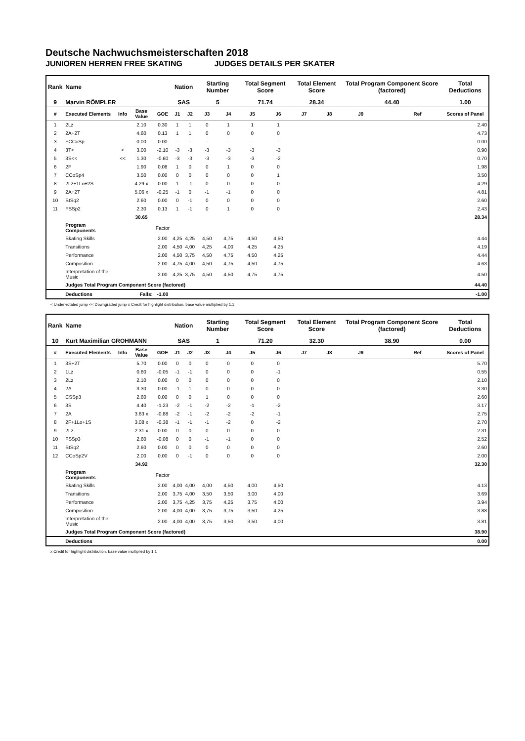Deutsche Nachwuchsmeisterschaften 2018
JUNIOREN HERREN FREE SKATING JUDGES DETAILS PER SKATER
| Rank | Name | | | | Nation | | Starting Number | | Total Segment Score | | Total Element Score | | Total Program Component Score (factored) | | | Total Deductions |
| --- | --- | --- | --- | --- | --- | --- | --- | --- | --- | --- | --- | --- | --- | --- | --- | --- |
| 9 | Marvin RÖMPLER | | | | SAS | | 5 | | 71.74 | | 28.34 | | 44.40 | | | 1.00 |
| # | Executed Elements | Info | Base Value | GOE | J1 | J2 | J3 | J4 | J5 | J6 | J7 | J8 | J9 | | Ref | Scores of Panel |
| 1 | 2Lz | | 2.10 | 0.30 | 1 | 1 | 0 | 1 | 1 | 1 | | | | | | 2.40 |
| 2 | 2A+2T | | 4.60 | 0.13 | 1 | 1 | 0 | 0 | 0 | 0 | | | | | | 4.73 |
| 3 | FCCoSp | | 0.00 | 0.00 | - | - | - | - | - | - | | | | | | 0.00 |
| 4 | 3T< | < | 3.00 | -2.10 | -3 | -3 | -3 | -3 | -3 | -3 | | | | | | 0.90 |
| 5 | 3S<< | << | 1.30 | -0.60 | -3 | -3 | -3 | -3 | -3 | -2 | | | | | | 0.70 |
| 6 | 2F | | 1.90 | 0.08 | 1 | 0 | 0 | 1 | 0 | 0 | | | | | | 1.98 |
| 7 | CCoSp4 | | 3.50 | 0.00 | 0 | 0 | 0 | 0 | 0 | 1 | | | | | | 3.50 |
| 8 | 2Lz+1Lo+2S | | 4.29 x | 0.00 | 1 | -1 | 0 | 0 | 0 | 0 | | | | | | 4.29 |
| 9 | 2A+2T | | 5.06 x | -0.25 | -1 | 0 | -1 | -1 | 0 | 0 | | | | | | 4.81 |
| 10 | StSq2 | | 2.60 | 0.00 | 0 | -1 | 0 | 0 | 0 | 0 | | | | | | 2.60 |
| 11 | FSSp2 | | 2.30 | 0.13 | 1 | -1 | 0 | 1 | 0 | 0 | | | | | | 2.43 |
| | | | 30.65 | | | | | | | | | | | | | 28.34 |
| | Program Components | | | Factor | | | | | | | | | | | | |
| | Skating Skills | | | 2.00 | 4,25 | 4,25 | 4,50 | 4,75 | 4,50 | 4,50 | | | | | | 4.44 |
| | Transitions | | | 2.00 | 4,50 | 4,00 | 4,25 | 4,00 | 4,25 | 4,25 | | | | | | 4.19 |
| | Performance | | | 2.00 | 4,50 | 3,75 | 4,50 | 4,75 | 4,50 | 4,25 | | | | | | 4.44 |
| | Composition | | | 2.00 | 4,75 | 4,00 | 4,50 | 4,75 | 4,50 | 4,75 | | | | | | 4.63 |
| | Interpretation of the Music | | | 2.00 | 4,25 | 3,75 | 4,50 | 4,50 | 4,75 | 4,75 | | | | | | 4.50 |
| | Judges Total Program Component Score (factored) | | | | | | | | | | | | | | | 44.40 |
| | Deductions | Falls: | | -1.00 | | | | | | | | | | | | -1.00 |
< Under-rotated jump << Downgraded jump x Credit for highlight distribution, base value multiplied by 1.1
| Rank | Name | | | | Nation | | Starting Number | | Total Segment Score | | Total Element Score | | Total Program Component Score (factored) | | | Total Deductions |
| --- | --- | --- | --- | --- | --- | --- | --- | --- | --- | --- | --- | --- | --- | --- | --- | --- |
| 10 | Kurt Maximilian GROHMANN | | | | SAS | | 1 | | 71.20 | | 32.30 | | 38.90 | | | 0.00 |
| # | Executed Elements | Info | Base Value | GOE | J1 | J2 | J3 | J4 | J5 | J6 | J7 | J8 | J9 | | Ref | Scores of Panel |
| 1 | 3S+2T | | 5.70 | 0.00 | 0 | 0 | 0 | 0 | 0 | 0 | | | | | | 5.70 |
| 2 | 1Lz | | 0.60 | -0.05 | -1 | -1 | 0 | 0 | 0 | -1 | | | | | | 0.55 |
| 3 | 2Lz | | 2.10 | 0.00 | 0 | 0 | 0 | 0 | 0 | 0 | | | | | | 2.10 |
| 4 | 2A | | 3.30 | 0.00 | -1 | 1 | 0 | 0 | 0 | 0 | | | | | | 3.30 |
| 5 | CSSp3 | | 2.60 | 0.00 | 0 | 0 | 1 | 0 | 0 | 0 | | | | | | 2.60 |
| 6 | 3S | | 4.40 | -1.23 | -2 | -1 | -2 | -2 | -1 | -2 | | | | | | 3.17 |
| 7 | 2A | | 3.63 x | -0.88 | -2 | -1 | -2 | -2 | -2 | -1 | | | | | | 2.75 |
| 8 | 2F+1Lo+1S | | 3.08 x | -0.38 | -1 | -1 | -1 | -2 | 0 | -2 | | | | | | 2.70 |
| 9 | 2Lz | | 2.31 x | 0.00 | 0 | 0 | 0 | 0 | 0 | 0 | | | | | | 2.31 |
| 10 | FSSp3 | | 2.60 | -0.08 | 0 | 0 | -1 | -1 | 0 | 0 | | | | | | 2.52 |
| 11 | StSq2 | | 2.60 | 0.00 | 0 | 0 | 0 | 0 | 0 | 0 | | | | | | 2.60 |
| 12 | CCoSp2V | | 2.00 | 0.00 | 0 | -1 | 0 | 0 | 0 | 0 | | | | | | 2.00 |
| | | | 34.92 | | | | | | | | | | | | | 32.30 |
| | Program Components | | | Factor | | | | | | | | | | | | |
| | Skating Skills | | | 2.00 | 4,00 | 4,00 | 4,00 | 4,50 | 4,00 | 4,50 | | | | | | 4.13 |
| | Transitions | | | 2.00 | 3,75 | 4,00 | 3,50 | 3,50 | 3,00 | 4,00 | | | | | | 3.69 |
| | Performance | | | 2.00 | 3,75 | 4,25 | 3,75 | 4,25 | 3,75 | 4,00 | | | | | | 3.94 |
| | Composition | | | 2.00 | 4,00 | 4,00 | 3,75 | 3,75 | 3,50 | 4,25 | | | | | | 3.88 |
| | Interpretation of the Music | | | 2.00 | 4,00 | 4,00 | 3,75 | 3,50 | 3,50 | 4,00 | | | | | | 3.81 |
| | Judges Total Program Component Score (factored) | | | | | | | | | | | | | | | 38.90 |
| | Deductions | | | | | | | | | | | | | | | 0.00 |
x Credit for highlight distribution, base value multiplied by 1.1